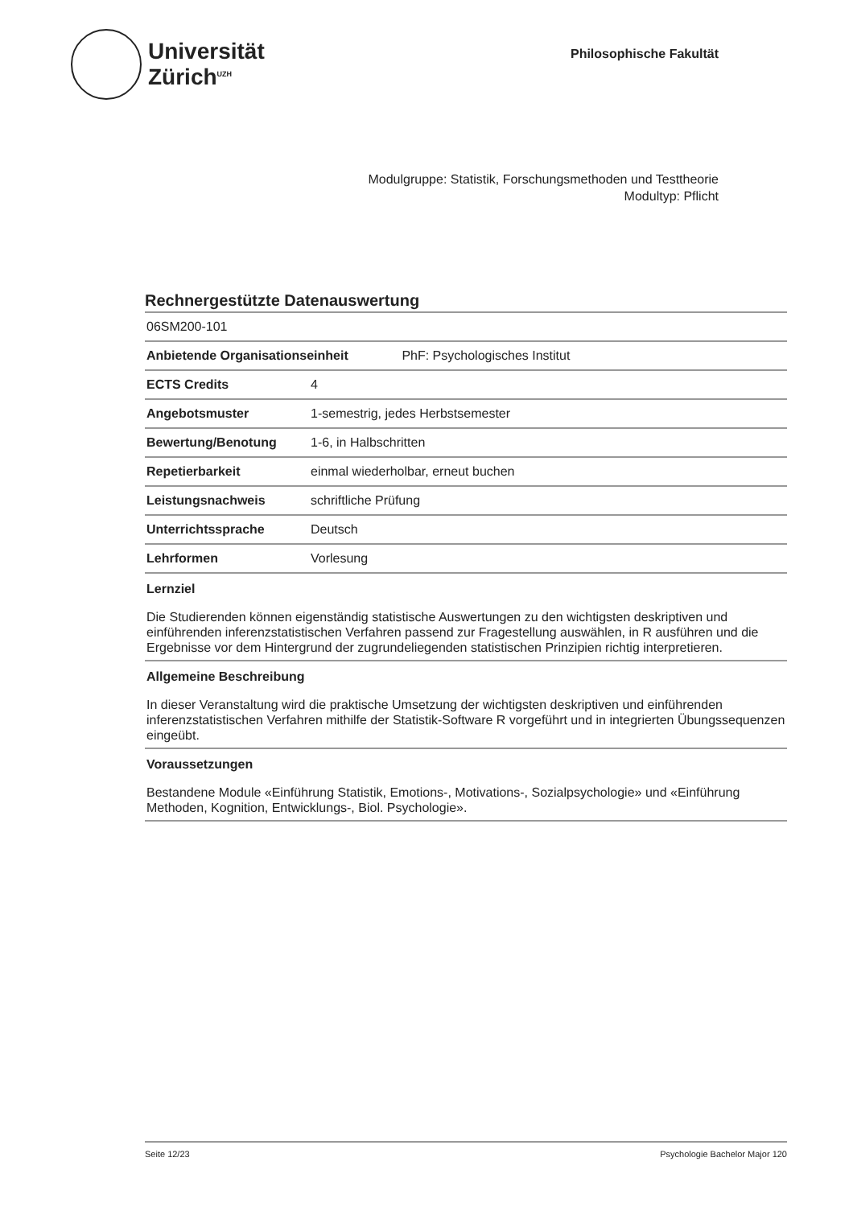Universität
Zürich<sup>UZH</sup>
Philosophische Fakultät
Modulgruppe: Statistik, Forschungsmethoden und Testtheorie
Modultyp: Pflicht
Rechnergestützte Datenauswertung
| 06SM200-101 | |
| Anbietende Organisationseinheit PhF: Psychologisches Institut | |
| ECTS Credits | 4 |
| Angebotsmuster | 1-semestrig, jedes Herbstsemester |
| Bewertung/Benotung | 1-6, in Halbschritten |
| Repetierbarkeit | einmal wiederholbar, erneut buchen |
| Leistungsnachweis | schriftliche Prüfung |
| Unterrichtssprache | Deutsch |
| Lehrformen | Vorlesung |
Lernziel
Die Studierenden können eigenständig statistische Auswertungen zu den wichtigsten deskriptiven und einführenden inferenzstatistischen Verfahren passend zur Fragestellung auswählen, in R ausführen und die Ergebnisse vor dem Hintergrund der zugrundeliegenden statistischen Prinzipien richtig interpretieren.
Allgemeine Beschreibung
In dieser Veranstaltung wird die praktische Umsetzung der wichtigsten deskriptiven und einführenden inferenzstatistischen Verfahren mithilfe der Statistik-Software R vorgeführt und in integrierten Übungssequenzen eingeübt.
Voraussetzungen
Bestandene Module «Einführung Statistik, Emotions-, Motivations-, Sozialpsychologie» und «Einführung Methoden, Kognition, Entwicklungs-, Biol. Psychologie».
Seite 12/23 Psychologie Bachelor Major 120